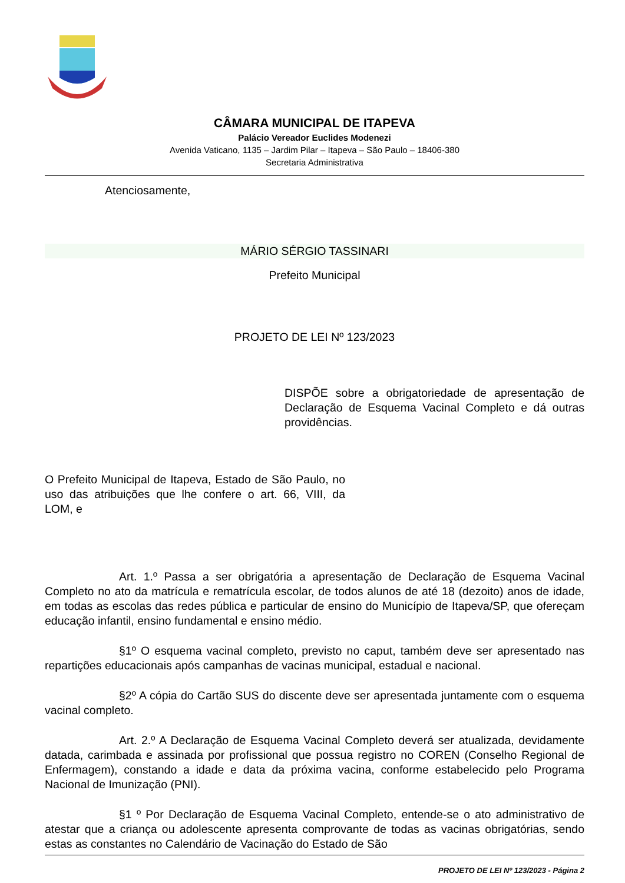CÂMARA MUNICIPAL DE ITAPEVA
Palácio Vereador Euclides Modenezi
Avenida Vaticano, 1135 – Jardim Pilar – Itapeva – São Paulo – 18406-380
Secretaria Administrativa
Atenciosamente,
MÁRIO SÉRGIO TASSINARI
Prefeito Municipal
PROJETO DE LEI Nº 123/2023
DISPÕE sobre a obrigatoriedade de apresentação de Declaração de Esquema Vacinal Completo e dá outras providências.
O Prefeito Municipal de Itapeva, Estado de São Paulo, no uso das atribuições que lhe confere o art. 66, VIII, da LOM, e
Art. 1.º Passa a ser obrigatória a apresentação de Declaração de Esquema Vacinal Completo no ato da matrícula e rematrícula escolar, de todos alunos de até 18 (dezoito) anos de idade, em todas as escolas das redes pública e particular de ensino do Município de Itapeva/SP, que ofereçam educação infantil, ensino fundamental e ensino médio.
§1º O esquema vacinal completo, previsto no caput, também deve ser apresentado nas repartições educacionais após campanhas de vacinas municipal, estadual e nacional.
§2º A cópia do Cartão SUS do discente deve ser apresentada juntamente com o esquema vacinal completo.
Art. 2.º A Declaração de Esquema Vacinal Completo deverá ser atualizada, devidamente datada, carimbada e assinada por profissional que possua registro no COREN (Conselho Regional de Enfermagem), constando a idade e data da próxima vacina, conforme estabelecido pelo Programa Nacional de Imunização (PNI).
§1 º Por Declaração de Esquema Vacinal Completo, entende-se o ato administrativo de atestar que a criança ou adolescente apresenta comprovante de todas as vacinas obrigatórias, sendo estas as constantes no Calendário de Vacinação do Estado de São
PROJETO DE LEI Nº 123/2023 - Página 2